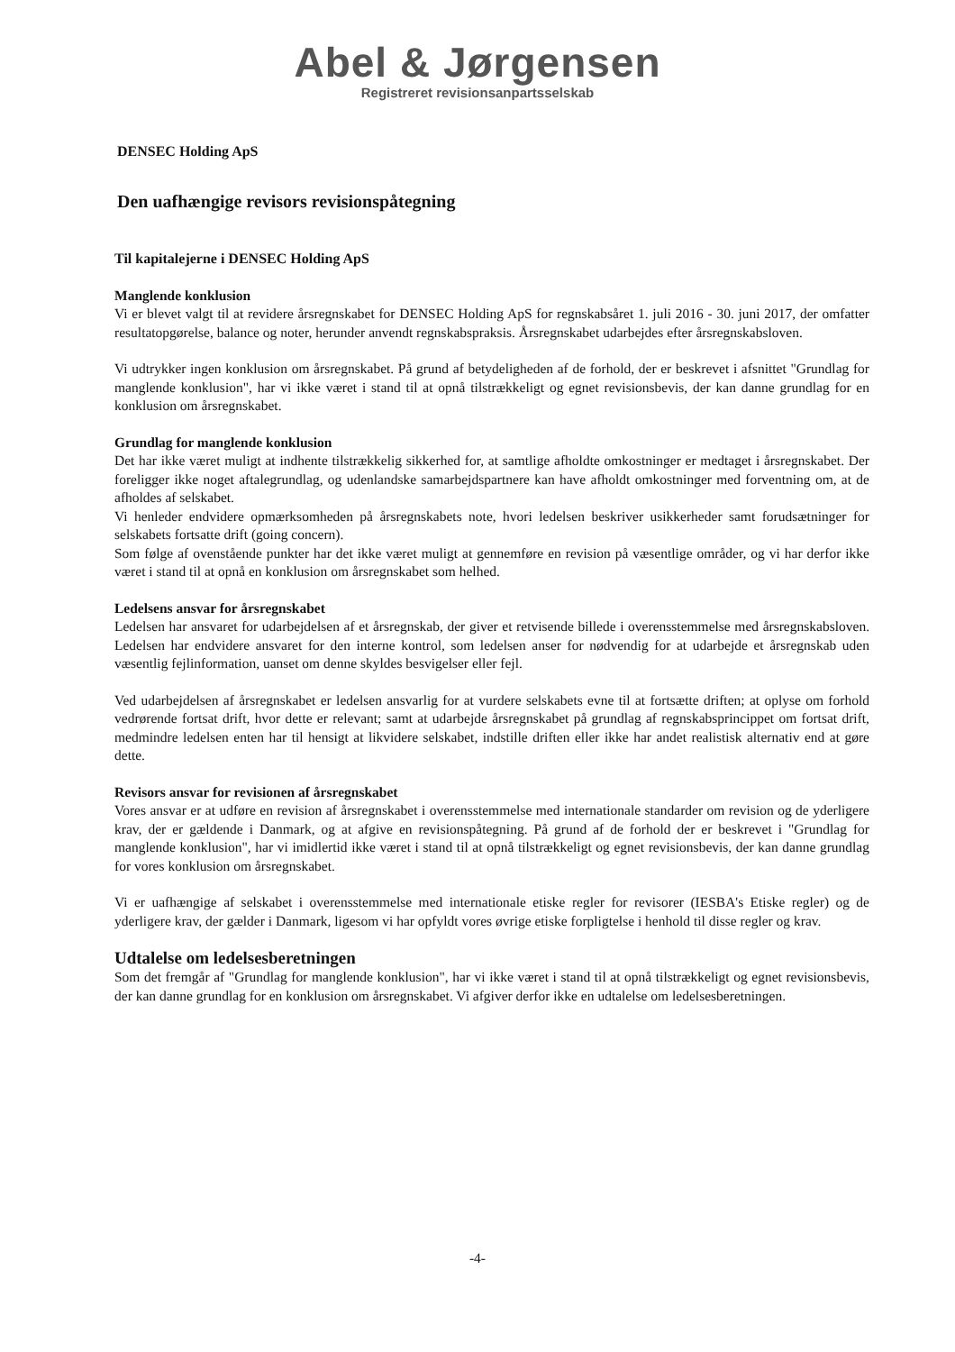Abel & Jørgensen
Registreret revisionsanpartsselskab
DENSEC Holding ApS
Den uafhængige revisors revisionspåtegning
Til kapitalejerne i DENSEC Holding ApS
Manglende konklusion
Vi er blevet valgt til at revidere årsregnskabet for DENSEC Holding ApS for regnskabsåret 1. juli 2016 - 30. juni 2017, der omfatter resultatopgørelse, balance og noter, herunder anvendt regnskabspraksis. Årsregnskabet udarbejdes efter årsregnskabsloven.
Vi udtrykker ingen konklusion om årsregnskabet. På grund af betydeligheden af de forhold, der er beskrevet i afsnittet "Grundlag for manglende konklusion", har vi ikke været i stand til at opnå tilstrækkeligt og egnet revisionsbevis, der kan danne grundlag for en konklusion om årsregnskabet.
Grundlag for manglende konklusion
Det har ikke været muligt at indhente tilstrækkelig sikkerhed for, at samtlige afholdte omkostninger er medtaget i årsregnskabet. Der foreligger ikke noget aftalegrundlag, og udenlandske samarbejdspartnere kan have afholdt omkostninger med forventning om, at de afholdes af selskabet.
Vi henleder endvidere opmærksomheden på årsregnskabets note, hvori ledelsen beskriver usikkerheder samt forudsætninger for selskabets fortsatte drift (going concern).
Som følge af ovenstående punkter har det ikke været muligt at gennemføre en revision på væsentlige områder, og vi har derfor ikke været i stand til at opnå en konklusion om årsregnskabet som helhed.
Ledelsens ansvar for årsregnskabet
Ledelsen har ansvaret for udarbejdelsen af et årsregnskab, der giver et retvisende billede i overensstemmelse med årsregnskabsloven. Ledelsen har endvidere ansvaret for den interne kontrol, som ledelsen anser for nødvendig for at udarbejde et årsregnskab uden væsentlig fejlinformation, uanset om denne skyldes besvigelser eller fejl.
Ved udarbejdelsen af årsregnskabet er ledelsen ansvarlig for at vurdere selskabets evne til at fortsætte driften; at oplyse om forhold vedrørende fortsat drift, hvor dette er relevant; samt at udarbejde årsregnskabet på grundlag af regnskabsprincippet om fortsat drift, medmindre ledelsen enten har til hensigt at likvidere selskabet, indstille driften eller ikke har andet realistisk alternativ end at gøre dette.
Revisors ansvar for revisionen af årsregnskabet
Vores ansvar er at udføre en revision af årsregnskabet i overensstemmelse med internationale standarder om revision og de yderligere krav, der er gældende i Danmark, og at afgive en revisionspåtegning. På grund af de forhold der er beskrevet i "Grundlag for manglende konklusion", har vi imidlertid ikke været i stand til at opnå tilstrækkeligt og egnet revisionsbevis, der kan danne grundlag for vores konklusion om årsregnskabet.
Vi er uafhængige af selskabet i overensstemmelse med internationale etiske regler for revisorer (IESBA's Etiske regler) og de yderligere krav, der gælder i Danmark, ligesom vi har opfyldt vores øvrige etiske forpligtelse i henhold til disse regler og krav.
Udtalelse om ledelsesberetningen
Som det fremgår af "Grundlag for manglende konklusion", har vi ikke været i stand til at opnå tilstrækkeligt og egnet revisionsbevis, der kan danne grundlag for en konklusion om årsregnskabet. Vi afgiver derfor ikke en udtalelse om ledelsesberetningen.
-4-